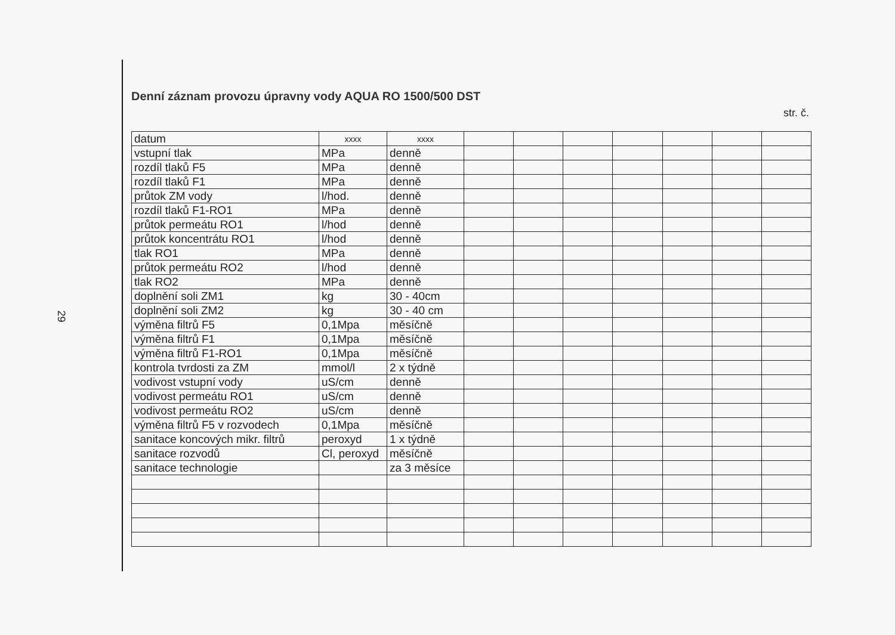29
Denní záznam provozu úpravny vody AQUA RO 1500/500 DST
str. č.
| datum | xxxx | xxxx | | | | | | | |
| vstupní tlak | MPa | denně | | | | | | | |
| rozdíl tlaků F5 | MPa | denně | | | | | | | |
| rozdíl tlaků F1 | MPa | denně | | | | | | | |
| průtok ZM vody | l/hod. | denně | | | | | | | |
| rozdíl tlaků F1-RO1 | MPa | denně | | | | | | | |
| průtok permeátu RO1 | l/hod | denně | | | | | | | |
| průtok koncentrátu RO1 | l/hod | denně | | | | | | | |
| tlak RO1 | MPa | denně | | | | | | | |
| průtok permeátu RO2 | l/hod | denně | | | | | | | |
| tlak RO2 | MPa | denně | | | | | | | |
| doplnění soli ZM1 | kg | 30 - 40cm | | | | | | | |
| doplnění soli ZM2 | kg | 30 - 40 cm | | | | | | | |
| výměna filtrů F5 | 0,1Mpa | měsíčně | | | | | | | |
| výměna filtrů F1 | 0,1Mpa | měsíčně | | | | | | | |
| výměna filtrů F1-RO1 | 0,1Mpa | měsíčně | | | | | | | |
| kontrola tvrdosti za ZM | mmol/l | 2 x týdně | | | | | | | |
| vodivost vstupní vody | uS/cm | denně | | | | | | | |
| vodivost permeátu RO1 | uS/cm | denně | | | | | | | |
| vodivost permeátu RO2 | uS/cm | denně | | | | | | | |
| výměna filtrů F5 v rozvodech | 0,1Mpa | měsíčně | | | | | | | |
| sanitace koncových mikr. filtrů | peroxyd | 1 x týdně | | | | | | | |
| sanitace rozvodů | Cl, peroxyd | měsíčně | | | | | | | |
| sanitace technologie | | za 3 měsíce | | | | | | | |